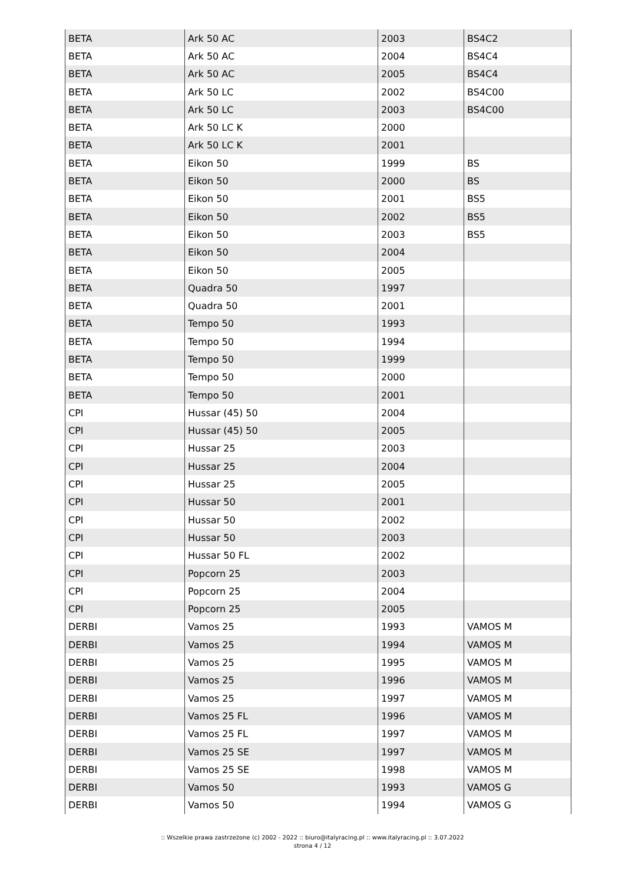| BETA | Ark 50 AC | 2003 | BS4C2 |
| BETA | Ark 50 AC | 2004 | BS4C4 |
| BETA | Ark 50 AC | 2005 | BS4C4 |
| BETA | Ark 50 LC | 2002 | BS4C00 |
| BETA | Ark 50 LC | 2003 | BS4C00 |
| BETA | Ark 50 LC K | 2000 | |
| BETA | Ark 50 LC K | 2001 | |
| BETA | Eikon 50 | 1999 | BS |
| BETA | Eikon 50 | 2000 | BS |
| BETA | Eikon 50 | 2001 | BS5 |
| BETA | Eikon 50 | 2002 | BS5 |
| BETA | Eikon 50 | 2003 | BS5 |
| BETA | Eikon 50 | 2004 | |
| BETA | Eikon 50 | 2005 | |
| BETA | Quadra 50 | 1997 | |
| BETA | Quadra 50 | 2001 | |
| BETA | Tempo 50 | 1993 | |
| BETA | Tempo 50 | 1994 | |
| BETA | Tempo 50 | 1999 | |
| BETA | Tempo 50 | 2000 | |
| BETA | Tempo 50 | 2001 | |
| CPI | Hussar (45) 50 | 2004 | |
| CPI | Hussar (45) 50 | 2005 | |
| CPI | Hussar 25 | 2003 | |
| CPI | Hussar 25 | 2004 | |
| CPI | Hussar 25 | 2005 | |
| CPI | Hussar 50 | 2001 | |
| CPI | Hussar 50 | 2002 | |
| CPI | Hussar 50 | 2003 | |
| CPI | Hussar 50 FL | 2002 | |
| CPI | Popcorn 25 | 2003 | |
| CPI | Popcorn 25 | 2004 | |
| CPI | Popcorn 25 | 2005 | |
| DERBI | Vamos 25 | 1993 | VAMOS M |
| DERBI | Vamos 25 | 1994 | VAMOS M |
| DERBI | Vamos 25 | 1995 | VAMOS M |
| DERBI | Vamos 25 | 1996 | VAMOS M |
| DERBI | Vamos 25 | 1997 | VAMOS M |
| DERBI | Vamos 25 FL | 1996 | VAMOS M |
| DERBI | Vamos 25 FL | 1997 | VAMOS M |
| DERBI | Vamos 25 SE | 1997 | VAMOS M |
| DERBI | Vamos 25 SE | 1998 | VAMOS M |
| DERBI | Vamos 50 | 1993 | VAMOS G |
| DERBI | Vamos 50 | 1994 | VAMOS G |
:: Wszelkie prawa zastrzeżone (c) 2002 - 2022 :: biuro@italyracing.pl :: www.italyracing.pl :: 3.07.2022
strona 4 / 12